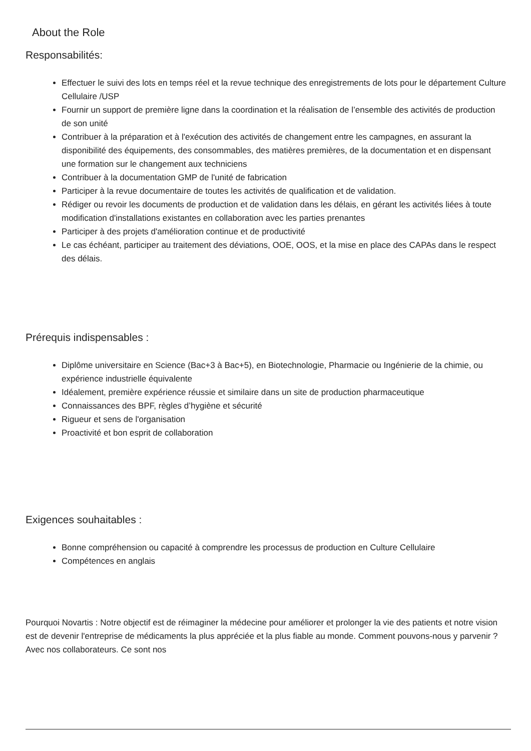About the Role
Responsabilités:
Effectuer le suivi des lots en temps réel et la revue technique des enregistrements de lots pour le département Culture Cellulaire /USP
Fournir un support de première ligne dans la coordination et la réalisation de l’ensemble des activités de production de son unité
Contribuer à la préparation et à l'exécution des activités de changement entre les campagnes, en assurant la disponibilité des équipements, des consommables, des matières premières, de la documentation et en dispensant une formation sur le changement aux techniciens
Contribuer à la documentation GMP de l'unité de fabrication
Participer à la revue documentaire de toutes les activités de qualification et de validation.
Rédiger ou revoir les documents de production et de validation dans les délais, en gérant les activités liées à toute modification d'installations existantes en collaboration avec les parties prenantes
Participer à des projets d'amélioration continue et de productivité
Le cas échéant, participer au traitement des déviations, OOE, OOS, et la mise en place des CAPAs dans le respect des délais.
Prérequis indispensables :
Diplôme universitaire en Science (Bac+3 à Bac+5), en Biotechnologie, Pharmacie ou Ingénierie de la chimie, ou expérience industrielle équivalente
Idéalement, première expérience réussie et similaire dans un site de production pharmaceutique
Connaissances des BPF, règles d’hygiène et sécurité
Rigueur et sens de l'organisation
Proactivité et bon esprit de collaboration
Exigences souhaitables :
Bonne compréhension ou capacité à comprendre les processus de production en Culture Cellulaire
Compétences en anglais
Pourquoi Novartis : Notre objectif est de réimaginer la médecine pour améliorer et prolonger la vie des patients et notre vision est de devenir l'entreprise de médicaments la plus appréciée et la plus fiable au monde. Comment pouvons-nous y parvenir ? Avec nos collaborateurs. Ce sont nos